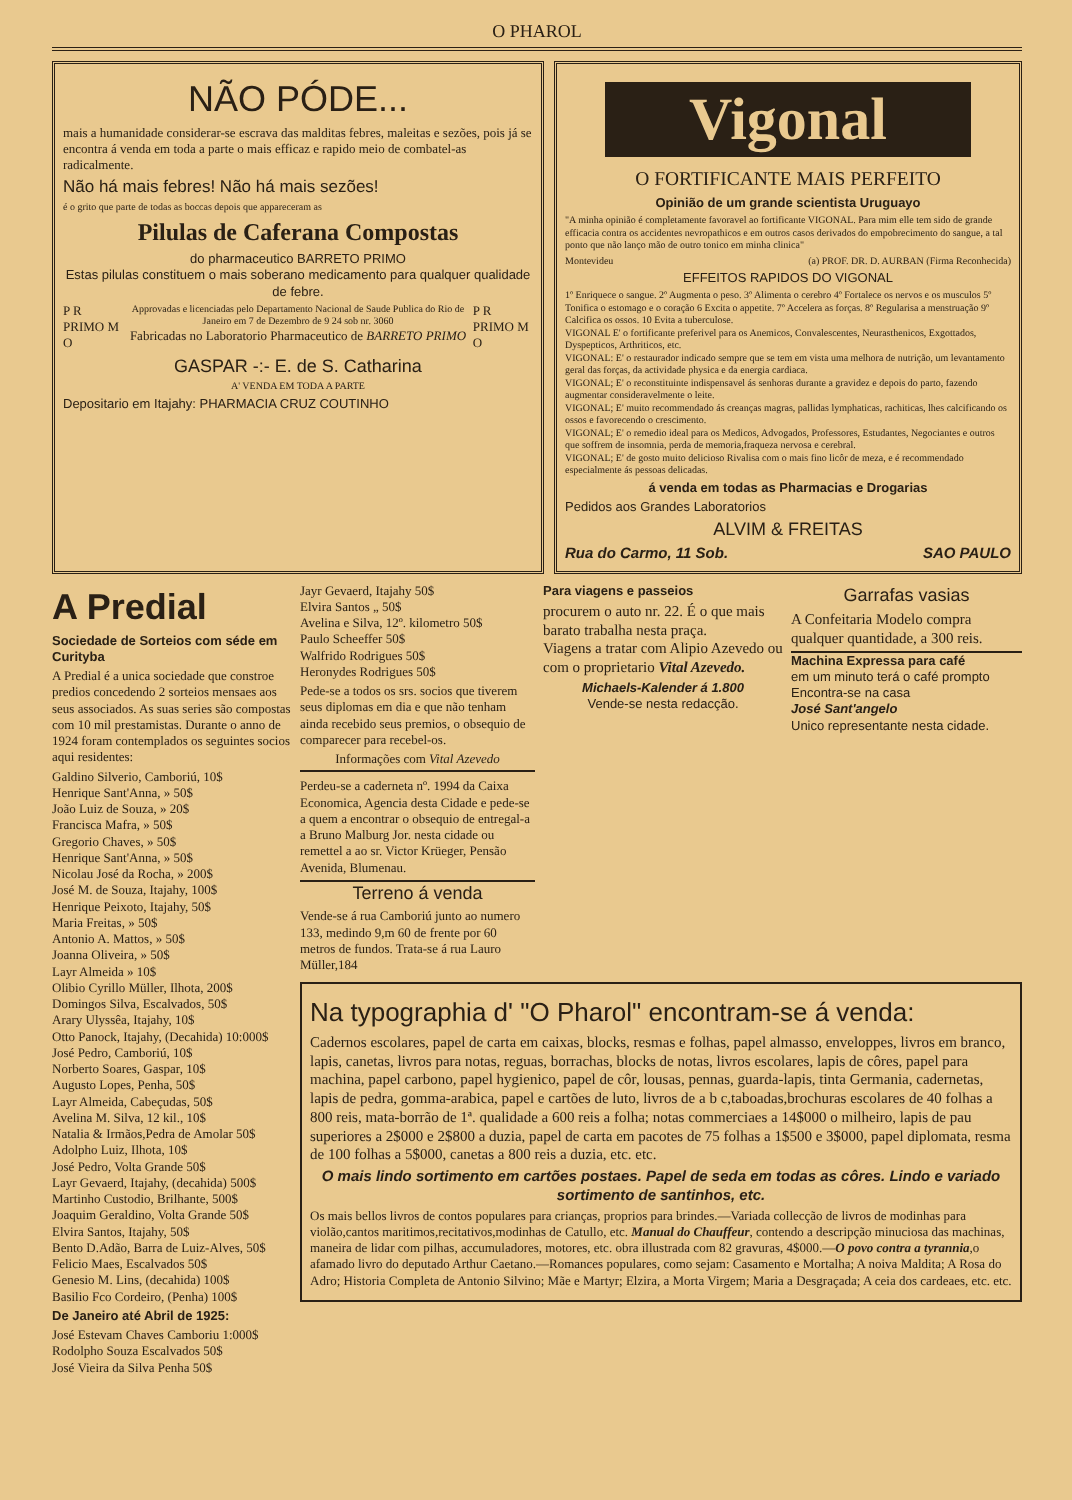O PHAROL
NÃO PÓDE...
mais a humanidade considerar-se escrava das malditas febres, maleitas e sezões, pois já se encontra á venda em toda a parte o mais efficaz e rapido meio de combatel-as radicalmente.
Não há mais febres! Não há mais sezões!
é o grito que parte de todas as boccas depois que appareceram as
Pilulas de Caferana Compostas
do pharmaceutico BARRETO PRIMO
Estas pilulas constituem o mais soberano medicamento para qualquer qualidade de febre.
P R PRIMO M O Approvadas e licenciadas pelo Departamento Nacional de Saude Publica do Rio de Janeiro em 7 de Dezembro de 9 24 sob nr. 3060
Fabricadas no Laboratorio Pharmaceutico de BARRETO PRIMO P R PRIMO M O
GASPAR -:- E. de S. Catharina
A' VENDA EM TODA A PARTE
Depositario em Itajahy: PHARMACIA CRUZ COUTINHO
Vigonal
O FORTIFICANTE MAIS PERFEITO
Opinião de um grande scientista Uruguayo
"A minha opinião é completamente favoravel ao fortificante VIGONAL. Para mim elle tem sido de grande efficacia contra os accidentes nevropathicos e em outros casos derivados do empobrecimento do sangue, a tal ponto que não lanço mão de outro tonico em minha clinica"
Montevideu (a) PROF. DR. D. AURBAN (Firma Reconhecida)
EFFEITOS RAPIDOS DO VIGONAL
1º Enriquece o sangue. 2º Augmenta o peso. 3º Alimenta o cerebro 4º Fortalece os nervos e os musculos 5º Tonifica o estomago e o coração 6 Excita o appetite. 7º Accelera as forças. 8º Regularisa a menstruação 9º Calcifica os ossos. 10 Evita a tuberculose.
VIGONAL E' o fortificante preferivel para os Anemicos, Convalescentes, Neurasthenicos, Exgottados, Dyspepticos, Arthriticos, etc.
VIGONAL: E' o restaurador indicado sempre que se tem em vista uma melhora de nutrição, um levantamento geral das forças, da actividade physica e da energia cardiaca.
VIGONAL; E' o reconstituinte indispensavel ás senhoras durante a gravidez e depois do parto, fazendo augmentar consideravelmente o leite.
VIGONAL; E' muito recommendado ás creanças magras, pallidas lymphaticas, rachiticas, lhes calcificando os ossos e favorecendo o crescimento.
VIGONAL; E' o remedio ideal para os Medicos, Advogados, Professores, Estudantes, Negociantes e outros que soffrem de insomnia, perda de memoria,fraqueza nervosa e cerebral.
VIGONAL; E' de gosto muito delicioso Rivalisa com o mais fino licôr de meza, e é recommendado especialmente ás pessoas delicadas.
á venda em todas as Pharmacias e Drogarias
Pedidos aos Grandes Laboratorios
ALVIM & FREITAS
Rua do Carmo, 11 Sob. SAO PAULO
A Predial
Sociedade de Sorteios com séde em Curityba
A Predial é a unica sociedade que constroe predios concedendo 2 sorteios mensaes aos seus associados. As suas series são compostas com 10 mil prestamistas. Durante o anno de 1924 foram contemplados os seguintes socios aqui residentes:
Galdino Silverio, Camboriú, 10$
Henrique Sant'Anna, » 50$
João Luiz de Souza, » 20$
Francisca Mafra, » 50$
Gregorio Chaves, » 50$
Henrique Sant'Anna, » 50$
Nicolau José da Rocha, » 200$
José M. de Souza, Itajahy, 100$
Henrique Peixoto, Itajahy, 50$
Maria Freitas, » 50$
Antonio A. Mattos, » 50$
Joanna Oliveira, » 50$
Layr Almeida » 10$
Olibio Cyrillo Müller, Ilhota, 200$
Domingos Silva, Escalvados, 50$
Arary Ulyssêa, Itajahy, 10$
Otto Panock, Itajahy, (Decahida) 10:000$
José Pedro, Camboriú, 10$
Norberto Soares, Gaspar, 10$
Augusto Lopes, Penha, 50$
Layr Almeida, Cabeçudas, 50$
Avelina M. Silva, 12 kil., 10$
Natalia & Irmãos,Pedra de Amolar 50$
Adolpho Luiz, Ilhota, 10$
José Pedro, Volta Grande 50$
Layr Gevaerd, Itajahy, (decahida) 500$
Martinho Custodio, Brilhante, 500$
Joaquim Geraldino, Volta Grande 50$
Elvira Santos, Itajahy, 50$
Bento D.Adão, Barra de Luiz-Alves, 50$
Felicio Maes, Escalvados 50$
Genesio M. Lins, (decahida) 100$
Basilio Fco Cordeiro, (Penha) 100$
De Janeiro até Abril de 1925:
José Estevam Chaves Camboriu 1:000$
Rodolpho Souza Escalvados 50$
José Vieira da Silva Penha 50$
Jayr Gevaerd, Itajahy 50$
Elvira Santos „ 50$
Avelina e Silva, 12º. kilometro 50$
Paulo Scheeffer 50$
Walfrido Rodrigues 50$
Heronydes Rodrigues 50$
Pede-se a todos os srs. socios que tiverem seus diplomas em dia e que não tenham ainda recebido seus premios, o obsequio de comparecer para recebel-os.
Informações com Vital Azevedo
Perdeu-se a caderneta nº. 1994 da Caixa Economica, Agencia desta Cidade e pede-se a quem a encontrar o obsequio de entregal-a a Bruno Malburg Jor. nesta cidade ou remettel a ao sr. Victor Krüeger, Pensão Avenida, Blumenau.
Terreno á venda
Vende-se á rua Camboriú junto ao numero 133, medindo 9,m 60 de frente por 60 metros de fundos. Trata-se á rua Lauro Müller,184
Para viagens e passeios
procurem o auto nr. 22. É o que mais barato trabalha nesta praça.
Viagens a tratar com Alipio Azevedo ou com o proprietario Vital Azevedo.
Michaels-Kalender á 1.800
Vende-se nesta redacção.
Garrafas vasias
A Confeitaria Modelo compra qualquer quantidade, a 300 reis.
Machina Expressa para café
em um minuto terá o café prompto
Encontra-se na casa
José Sant'angelo
Unico representante nesta cidade.
Na typographia d' "O Pharol" encontram-se á venda:
Cadernos escolares, papel de carta em caixas, blocks, resmas e folhas, papel almasso, enveloppes, livros em branco, lapis, canetas, livros para notas, reguas, borrachas, blocks de notas, livros escolares, lapis de côres, papel para machina, papel carbono, papel hygienico, papel de côr, lousas, pennas, guarda-lapis, tinta Germania, cadernetas, lapis de pedra, gomma-arabica, papel e cartões de luto, livros de a b c,taboadas,brochuras escolares de 40 folhas a 800 reis, mata-borrão de 1ª. qualidade a 600 reis a folha; notas commerciaes a 14$000 o milheiro, lapis de pau superiores a 2$000 e 2$800 a duzia, papel de carta em pacotes de 75 folhas a 1$500 e 3$000, papel diplomata, resma de 100 folhas a 5$000, canetas a 800 reis a duzia, etc. etc.
O mais lindo sortimento em cartões postaes. Papel de seda em todas as côres. Lindo e variado sortimento de santinhos, etc.
Os mais bellos livros de contos populares para crianças, proprios para brindes.—Variada collecção de livros de modinhas para violão,cantos maritimos,recitativos,modinhas de Catullo, etc. Manual do Chauffeur, contendo a descripção minuciosa das machinas, maneira de lidar com pilhas, accumuladores, motores, etc. obra illustrada com 82 gravuras, 4$000.—O povo contra a tyrannia,o afamado livro do deputado Arthur Caetano.—Romances populares, como sejam: Casamento e Mortalha; A noiva Maldita; A Rosa do Adro; Historia Completa de Antonio Silvino; Mãe e Martyr; Elzira, a Morta Virgem; Maria a Desgraçada; A ceia dos cardeaes, etc. etc.